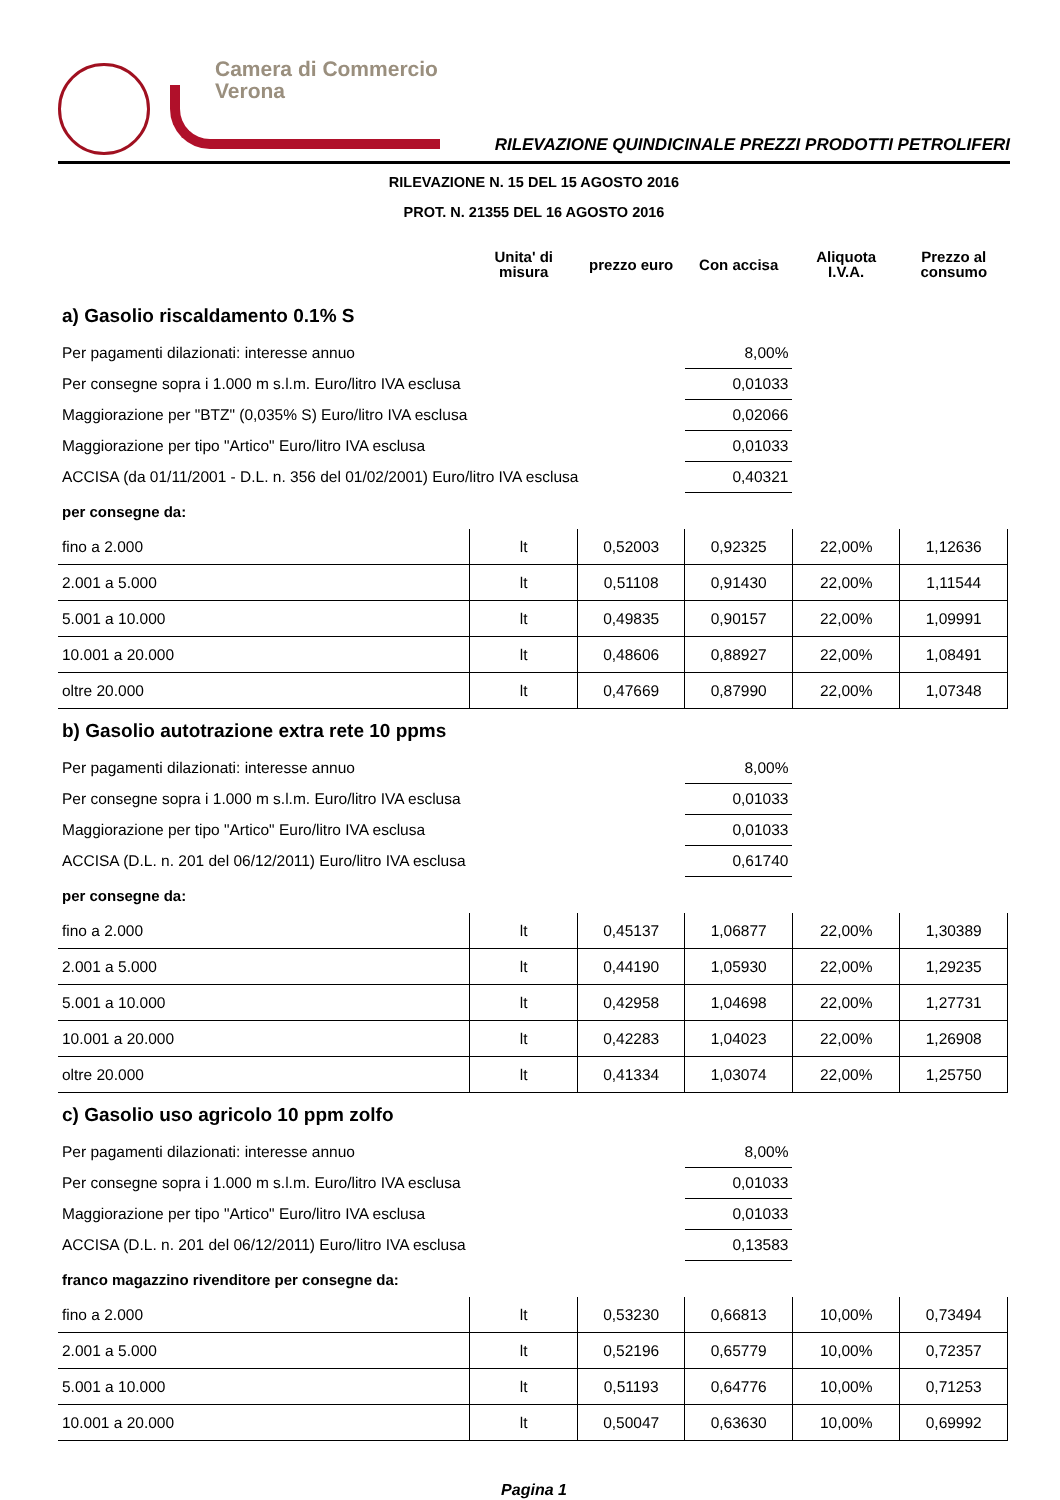Camera di Commercio
Verona
RILEVAZIONE QUINDICINALE PREZZI PRODOTTI PETROLIFERI
RILEVAZIONE N. 15 DEL 15 AGOSTO 2016
PROT. N. 21355 DEL 16 AGOSTO 2016
| | Unita' di misura | prezzo euro | Con accisa | Aliquota I.V.A. | Prezzo al consumo |
| --- | --- | --- | --- | --- | --- |
| a) Gasolio riscaldamento 0.1% S | | | | | |
| Per pagamenti dilazionati: interesse annuo | | | 8,00% | | |
| Per consegne sopra i 1.000 m s.l.m. Euro/litro IVA esclusa | | | 0,01033 | | |
| Maggiorazione per "BTZ" (0,035% S) Euro/litro IVA esclusa | | | 0,02066 | | |
| Maggiorazione per tipo "Artico" Euro/litro IVA esclusa | | | 0,01033 | | |
| ACCISA (da 01/11/2001 - D.L. n. 356 del 01/02/2001) Euro/litro IVA esclusa | | | 0,40321 | | |
| per consegne da: | | | | | |
| fino a 2.000 | lt | 0,52003 | 0,92325 | 22,00% | 1,12636 |
| 2.001 a 5.000 | lt | 0,51108 | 0,91430 | 22,00% | 1,11544 |
| 5.001 a 10.000 | lt | 0,49835 | 0,90157 | 22,00% | 1,09991 |
| 10.001 a 20.000 | lt | 0,48606 | 0,88927 | 22,00% | 1,08491 |
| oltre 20.000 | lt | 0,47669 | 0,87990 | 22,00% | 1,07348 |
| b) Gasolio autotrazione extra rete 10 ppms | | | | | |
| Per pagamenti dilazionati: interesse annuo | | | 8,00% | | |
| Per consegne sopra i 1.000 m s.l.m. Euro/litro IVA esclusa | | | 0,01033 | | |
| Maggiorazione per tipo "Artico" Euro/litro IVA esclusa | | | 0,01033 | | |
| ACCISA (D.L. n. 201 del 06/12/2011) Euro/litro IVA esclusa | | | 0,61740 | | |
| per consegne da: | | | | | |
| fino a 2.000 | lt | 0,45137 | 1,06877 | 22,00% | 1,30389 |
| 2.001 a 5.000 | lt | 0,44190 | 1,05930 | 22,00% | 1,29235 |
| 5.001 a 10.000 | lt | 0,42958 | 1,04698 | 22,00% | 1,27731 |
| 10.001 a 20.000 | lt | 0,42283 | 1,04023 | 22,00% | 1,26908 |
| oltre 20.000 | lt | 0,41334 | 1,03074 | 22,00% | 1,25750 |
| c) Gasolio uso agricolo 10 ppm zolfo | | | | | |
| Per pagamenti dilazionati: interesse annuo | | | 8,00% | | |
| Per consegne sopra i 1.000 m s.l.m. Euro/litro IVA esclusa | | | 0,01033 | | |
| Maggiorazione per tipo "Artico" Euro/litro IVA esclusa | | | 0,01033 | | |
| ACCISA (D.L. n. 201 del 06/12/2011) Euro/litro IVA esclusa | | | 0,13583 | | |
| franco magazzino rivenditore per consegne da: | | | | | |
| fino a 2.000 | lt | 0,53230 | 0,66813 | 10,00% | 0,73494 |
| 2.001 a 5.000 | lt | 0,52196 | 0,65779 | 10,00% | 0,72357 |
| 5.001 a 10.000 | lt | 0,51193 | 0,64776 | 10,00% | 0,71253 |
| 10.001 a 20.000 | lt | 0,50047 | 0,63630 | 10,00% | 0,69992 |
Pagina 1